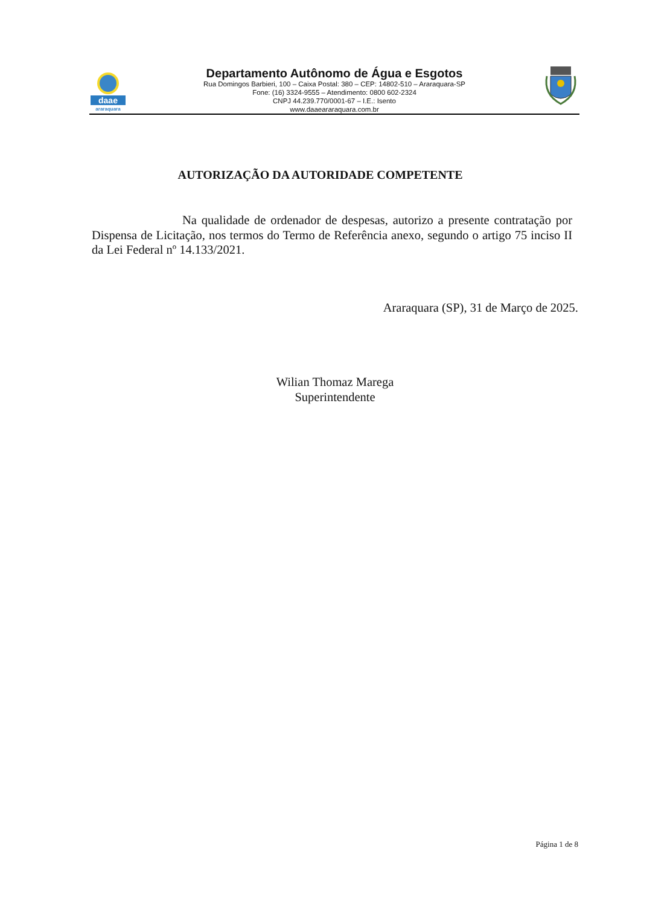daae
araraquara
Departamento Autônomo de Água e Esgotos
Rua Domingos Barbieri, 100 – Caixa Postal: 380 – CEP: 14802-510 – Araraquara-SP
Fone: (16) 3324-9555 – Atendimento: 0800 602-2324
CNPJ 44.239.770/0001-67 – I.E.: Isento
www.daaeararaquara.com.br
AUTORIZAÇÃO DA AUTORIDADE COMPETENTE
Na qualidade de ordenador de despesas, autorizo a presente contratação por Dispensa de Licitação, nos termos do Termo de Referência anexo, segundo o artigo 75 inciso II da Lei Federal nº 14.133/2021.
Araraquara (SP), 31 de Março de 2025.
Wilian Thomaz Marega
Superintendente
Página 1 de 8